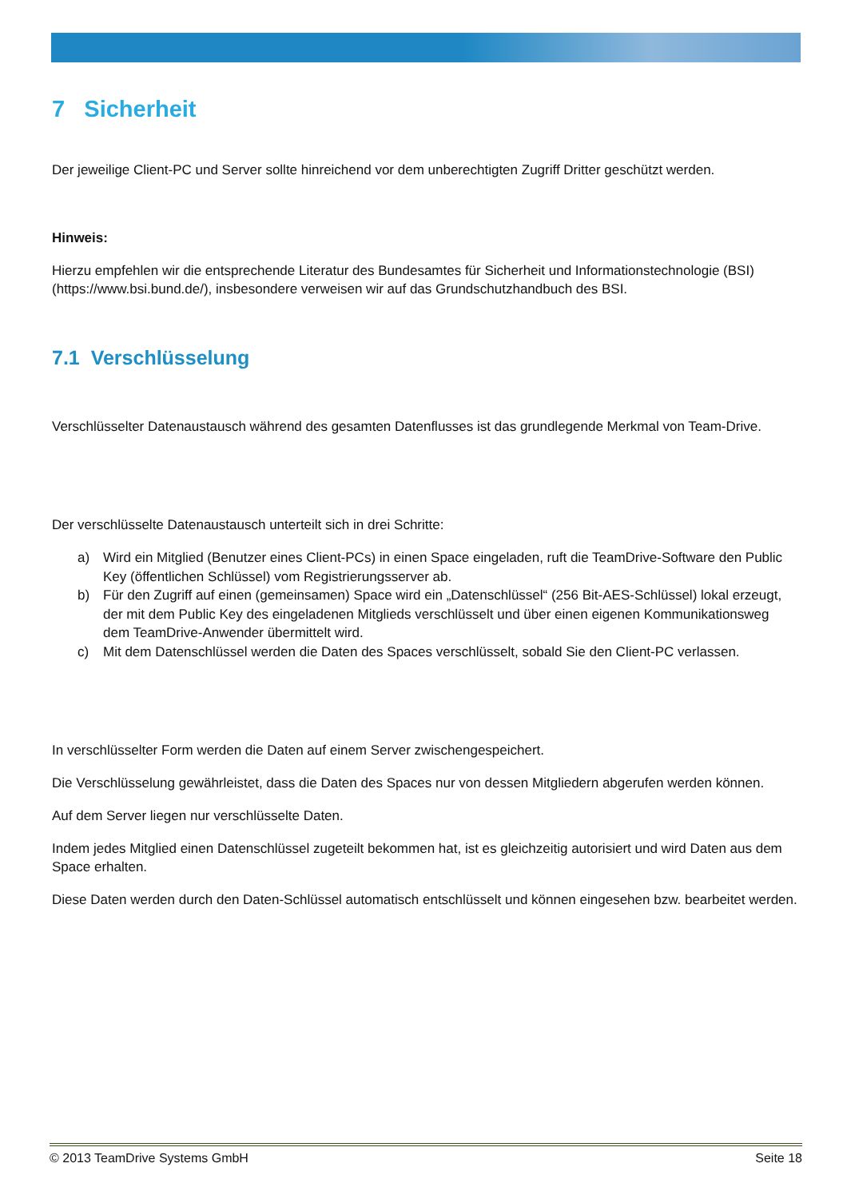7 Sicherheit
Der jeweilige Client-PC und Server sollte hinreichend vor dem unberechtigten Zugriff Dritter geschützt werden.
Hinweis:
Hierzu empfehlen wir die entsprechende Literatur des Bundesamtes für Sicherheit und Informationstechnologie (BSI) (https://www.bsi.bund.de/), insbesondere verweisen wir auf das Grundschutzhandbuch des BSI.
7.1 Verschlüsselung
Verschlüsselter Datenaustausch während des gesamten Datenflusses ist das grundlegende Merkmal von Team-Drive.
Der verschlüsselte Datenaustausch unterteilt sich in drei Schritte:
a) Wird ein Mitglied (Benutzer eines Client-PCs) in einen Space eingeladen, ruft die TeamDrive-Software den Public Key (öffentlichen Schlüssel) vom Registrierungsserver ab.
b) Für den Zugriff auf einen (gemeinsamen) Space wird ein „Datenschlüssel“ (256 Bit-AES-Schlüssel) lokal erzeugt, der mit dem Public Key des eingeladenen Mitglieds verschlüsselt und über einen eigenen Kommunikationsweg dem TeamDrive-Anwender übermittelt wird.
c) Mit dem Datenschlüssel werden die Daten des Spaces verschlüsselt, sobald Sie den Client-PC verlassen.
In verschlüsselter Form werden die Daten auf einem Server zwischengespeichert.
Die Verschlüsselung gewährleistet, dass die Daten des Spaces nur von dessen Mitgliedern abgerufen werden können.
Auf dem Server liegen nur verschlüsselte Daten.
Indem jedes Mitglied einen Datenschlüssel zugeteilt bekommen hat, ist es gleichzeitig autorisiert und wird Daten aus dem Space erhalten.
Diese Daten werden durch den Daten-Schlüssel automatisch entschlüsselt und können eingesehen bzw. bearbeitet werden.
© 2013 TeamDrive Systems GmbH Seite 18